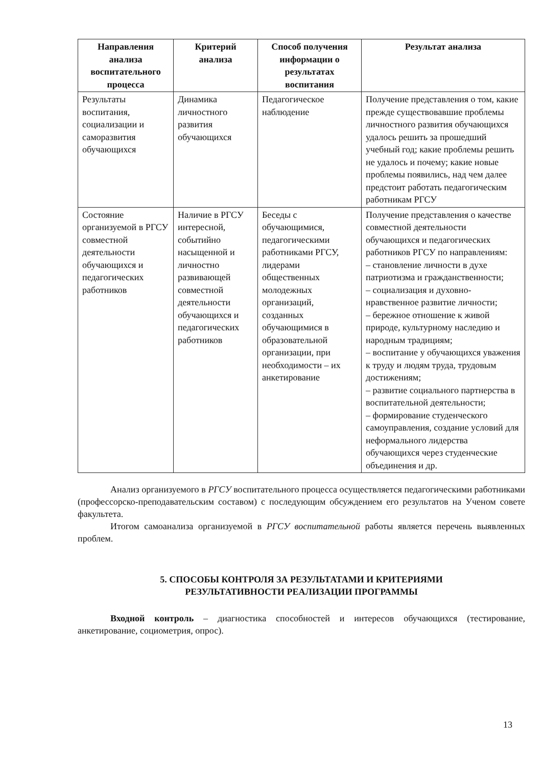| Направления анализа воспитательного процесса | Критерий анализа | Способ получения информации о результатах воспитания | Результат анализа |
| --- | --- | --- | --- |
| Результаты воспитания, социализации и саморазвития обучающихся | Динамика личностного развития обучающихся | Педагогическое наблюдение | Получение представления о том, какие прежде существовавшие проблемы личностного развития обучающихся удалось решить за прошедший учебный год; какие проблемы решить не удалось и почему; какие новые проблемы появились, над чем далее предстоит работать педагогическим работникам РГСУ |
| Состояние организуемой в РГСУ совместной деятельности обучающихся и педагогических работников | Наличие в РГСУ интересной, событийно насыщенной и личностно развивающей совместной деятельности обучающихся и педагогических работников | Беседы с обучающимися, педагогическими работниками РГСУ, лидерами общественных молодежных организаций, созданных обучающимися в образовательной организации, при необходимости – их анкетирование | Получение представления о качестве совместной деятельности обучающихся и педагогических работников РГСУ по направлениям: – становление личности в духе патриотизма и гражданственности; – социализация и духовно-нравственное развитие личности; – бережное отношение к живой природе, культурному наследию и народным традициям; – воспитание у обучающихся уважения к труду и людям труда, трудовым достижениям; – развитие социального партнерства в воспитательной деятельности; – формирование студенческого самоуправления, создание условий для неформального лидерства обучающихся через студенческие объединения и др. |
Анализ организуемого в РГСУ воспитательного процесса осуществляется педагогическими работниками (профессорско-преподавательским составом) с последующим обсуждением его результатов на Ученом совете факультета.
Итогом самоанализа организуемой в РГСУ воспитательной работы является перечень выявленных проблем.
5. СПОСОБЫ КОНТРОЛЯ ЗА РЕЗУЛЬТАТАМИ И КРИТЕРИЯМИ
РЕЗУЛЬТАТИВНОСТИ РЕАЛИЗАЦИИ ПРОГРАММЫ
Входной контроль – диагностика способностей и интересов обучающихся (тестирование, анкетирование, социометрия, опрос).
13